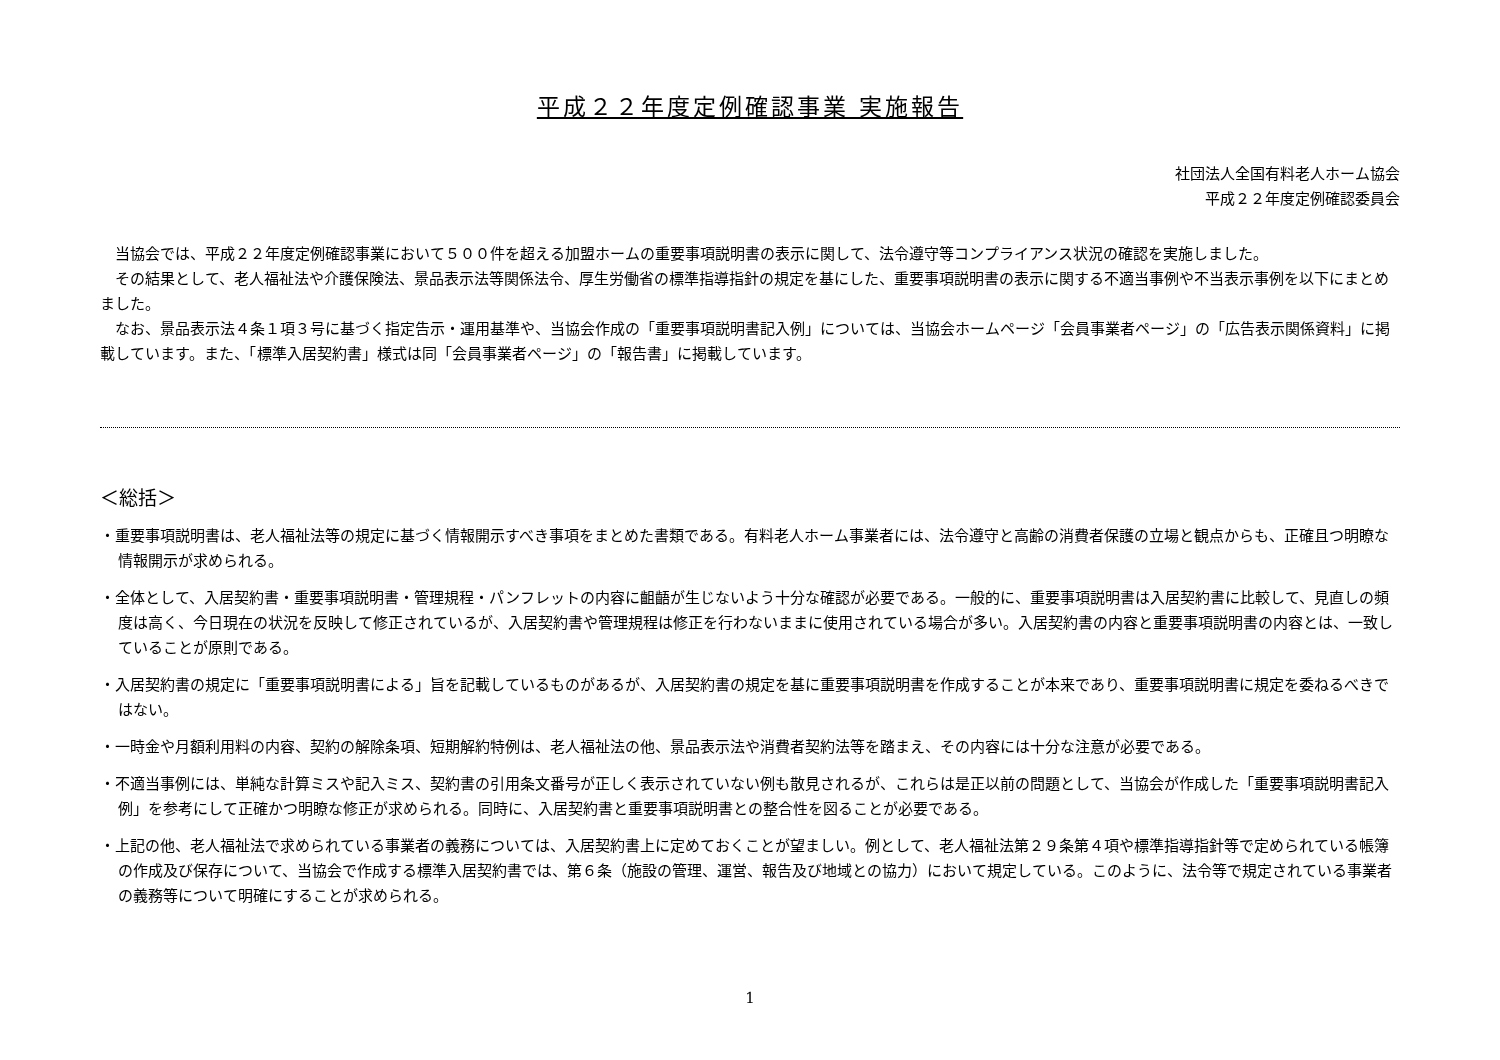平成２２年度定例確認事業 実施報告
社団法人全国有料老人ホーム協会
平成２２年度定例確認委員会
当協会では、平成２２年度定例確認事業において５００件を超える加盟ホームの重要事項説明書の表示に関して、法令遵守等コンプライアンス状況の確認を実施しました。
その結果として、老人福祉法や介護保険法、景品表示法等関係法令、厚生労働省の標準指導指針の規定を基にした、重要事項説明書の表示に関する不適当事例や不当表示事例を以下にまとめました。
なお、景品表示法４条１項３号に基づく指定告示・運用基準や、当協会作成の「重要事項説明書記入例」については、当協会ホームページ「会員事業者ページ」の「広告表示関係資料」に掲載しています。また、「標準入居契約書」様式は同「会員事業者ページ」の「報告書」に掲載しています。
＜総括＞
・重要事項説明書は、老人福祉法等の規定に基づく情報開示すべき事項をまとめた書類である。有料老人ホーム事業者には、法令遵守と高齢の消費者保護の立場と観点からも、正確且つ明瞭な情報開示が求められる。
・全体として、入居契約書・重要事項説明書・管理規程・パンフレットの内容に齟齬が生じないよう十分な確認が必要である。一般的に、重要事項説明書は入居契約書に比較して、見直しの頻度は高く、今日現在の状況を反映して修正されているが、入居契約書や管理規程は修正を行わないままに使用されている場合が多い。入居契約書の内容と重要事項説明書の内容とは、一致していることが原則である。
・入居契約書の規定に「重要事項説明書による」旨を記載しているものがあるが、入居契約書の規定を基に重要事項説明書を作成することが本来であり、重要事項説明書に規定を委ねるべきではない。
・一時金や月額利用料の内容、契約の解除条項、短期解約特例は、老人福祉法の他、景品表示法や消費者契約法等を踏まえ、その内容には十分な注意が必要である。
・不適当事例には、単純な計算ミスや記入ミス、契約書の引用条文番号が正しく表示されていない例も散見されるが、これらは是正以前の問題として、当協会が作成した「重要事項説明書記入例」を参考にして正確かつ明瞭な修正が求められる。同時に、入居契約書と重要事項説明書との整合性を図ることが必要である。
・上記の他、老人福祉法で求められている事業者の義務については、入居契約書上に定めておくことが望ましい。例として、老人福祉法第２９条第４項や標準指導指針等で定められている帳簿の作成及び保存について、当協会で作成する標準入居契約書では、第６条（施設の管理、運営、報告及び地域との協力）において規定している。このように、法令等で規定されている事業者の義務等について明確にすることが求められる。
1